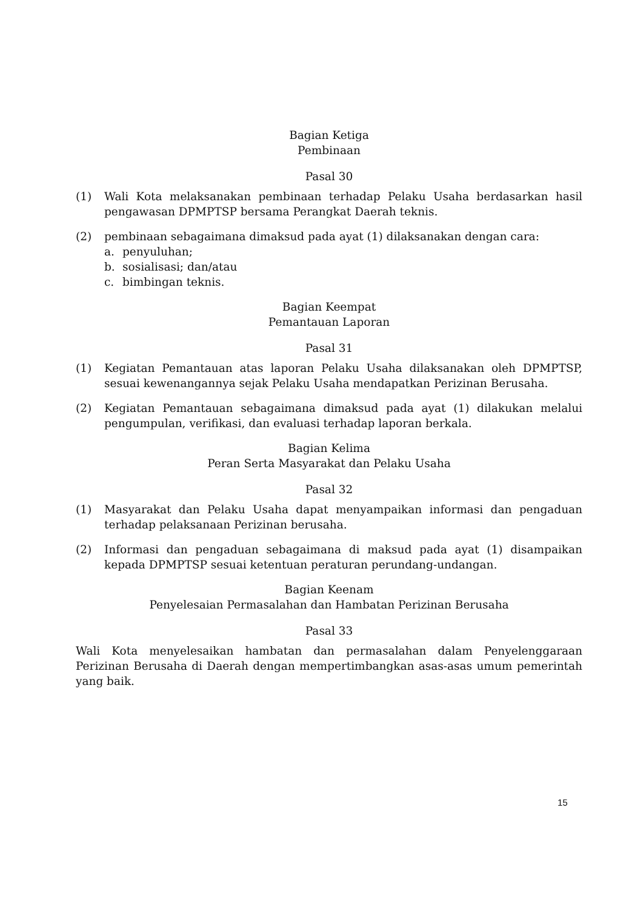Bagian Ketiga
Pembinaan
Pasal 30
(1) Wali Kota melaksanakan pembinaan terhadap Pelaku Usaha berdasarkan hasil pengawasan DPMPTSP bersama Perangkat Daerah teknis.
(2) pembinaan sebagaimana dimaksud pada ayat (1) dilaksanakan dengan cara:
a. penyuluhan;
b. sosialisasi; dan/atau
c. bimbingan teknis.
Bagian Keempat
Pemantauan Laporan
Pasal 31
(1) Kegiatan Pemantauan atas laporan Pelaku Usaha dilaksanakan oleh DPMPTSP, sesuai kewenangannya sejak Pelaku Usaha mendapatkan Perizinan Berusaha.
(2) Kegiatan Pemantauan sebagaimana dimaksud pada ayat (1) dilakukan melalui pengumpulan, verifikasi, dan evaluasi terhadap laporan berkala.
Bagian Kelima
Peran Serta Masyarakat dan Pelaku Usaha
Pasal 32
(1) Masyarakat dan Pelaku Usaha dapat menyampaikan informasi dan pengaduan terhadap pelaksanaan Perizinan berusaha.
(2) Informasi dan pengaduan sebagaimana di maksud pada ayat (1) disampaikan kepada DPMPTSP sesuai ketentuan peraturan perundang-undangan.
Bagian Keenam
Penyelesaian Permasalahan dan Hambatan Perizinan Berusaha
Pasal 33
Wali Kota menyelesaikan hambatan dan permasalahan dalam Penyelenggaraan Perizinan Berusaha di Daerah dengan mempertimbangkan asas-asas umum pemerintah yang baik.
15